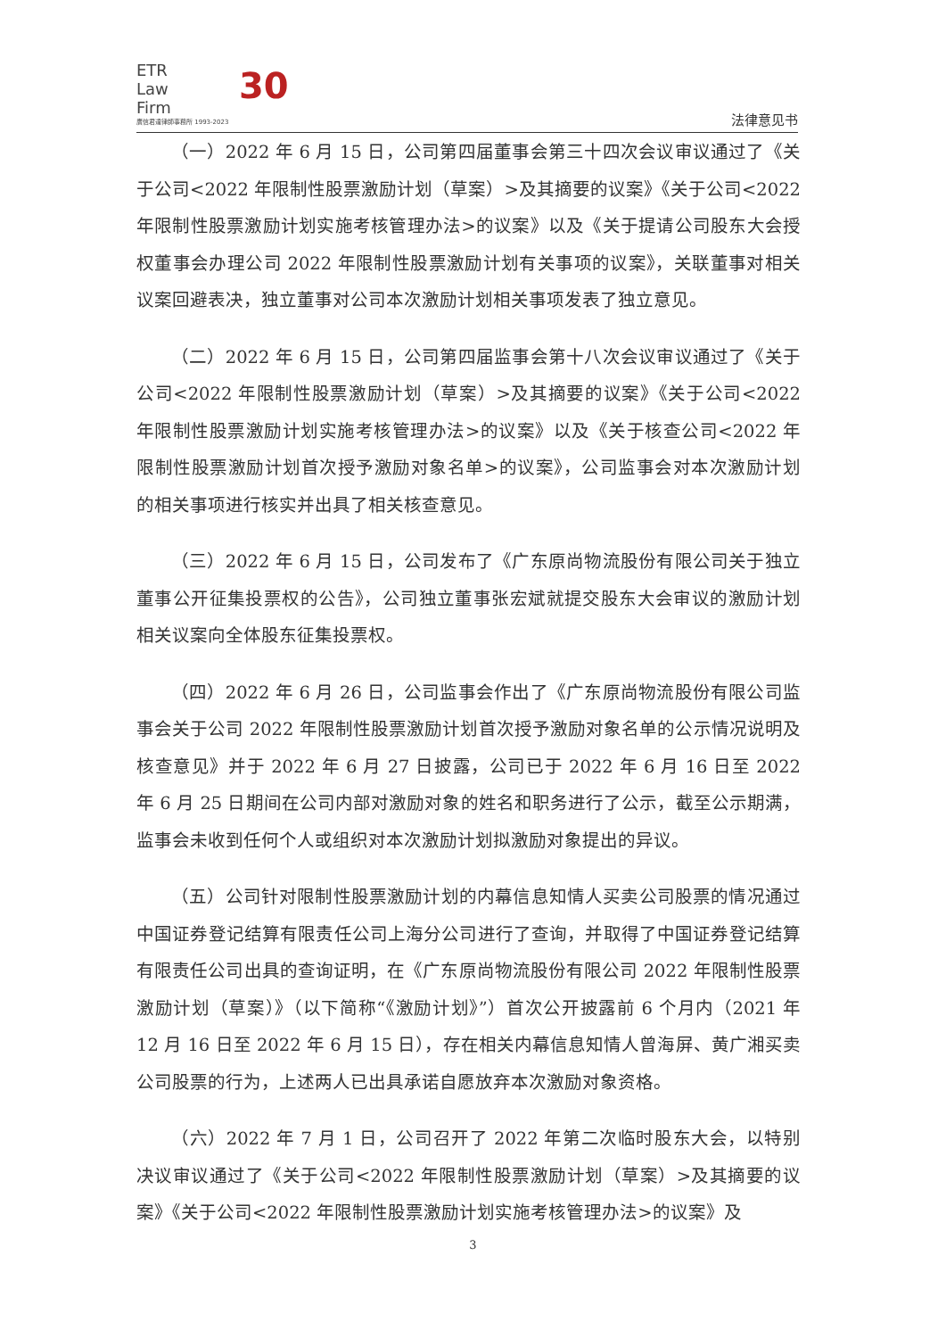ETR
Law
Firm
廣信君達律師事務所 1993-2023
30
法律意见书
（一）2022 年 6 月 15 日，公司第四届董事会第三十四次会议审议通过了《关于公司<2022 年限制性股票激励计划（草案）>及其摘要的议案》《关于公司<2022 年限制性股票激励计划实施考核管理办法>的议案》以及《关于提请公司股东大会授权董事会办理公司 2022 年限制性股票激励计划有关事项的议案》，关联董事对相关议案回避表决，独立董事对公司本次激励计划相关事项发表了独立意见。
（二）2022 年 6 月 15 日，公司第四届监事会第十八次会议审议通过了《关于公司<2022 年限制性股票激励计划（草案）>及其摘要的议案》《关于公司<2022 年限制性股票激励计划实施考核管理办法>的议案》以及《关于核查公司<2022 年限制性股票激励计划首次授予激励对象名单>的议案》，公司监事会对本次激励计划的相关事项进行核实并出具了相关核查意见。
（三）2022 年 6 月 15 日，公司发布了《广东原尚物流股份有限公司关于独立董事公开征集投票权的公告》，公司独立董事张宏斌就提交股东大会审议的激励计划相关议案向全体股东征集投票权。
（四）2022 年 6 月 26 日，公司监事会作出了《广东原尚物流股份有限公司监事会关于公司 2022 年限制性股票激励计划首次授予激励对象名单的公示情况说明及核查意见》并于 2022 年 6 月 27 日披露，公司已于 2022 年 6 月 16 日至 2022 年 6 月 25 日期间在公司内部对激励对象的姓名和职务进行了公示，截至公示期满，监事会未收到任何个人或组织对本次激励计划拟激励对象提出的异议。
（五）公司针对限制性股票激励计划的内幕信息知情人买卖公司股票的情况通过中国证券登记结算有限责任公司上海分公司进行了查询，并取得了中国证券登记结算有限责任公司出具的查询证明，在《广东原尚物流股份有限公司 2022 年限制性股票激励计划（草案）》（以下简称“《激励计划》”）首次公开披露前 6 个月内（2021 年 12 月 16 日至 2022 年 6 月 15 日），存在相关内幕信息知情人曾海屏、黄广湘买卖公司股票的行为，上述两人已出具承诺自愿放弃本次激励对象资格。
（六）2022 年 7 月 1 日，公司召开了 2022 年第二次临时股东大会，以特别决议审议通过了《关于公司<2022 年限制性股票激励计划（草案）>及其摘要的议案》《关于公司<2022 年限制性股票激励计划实施考核管理办法>的议案》及
3